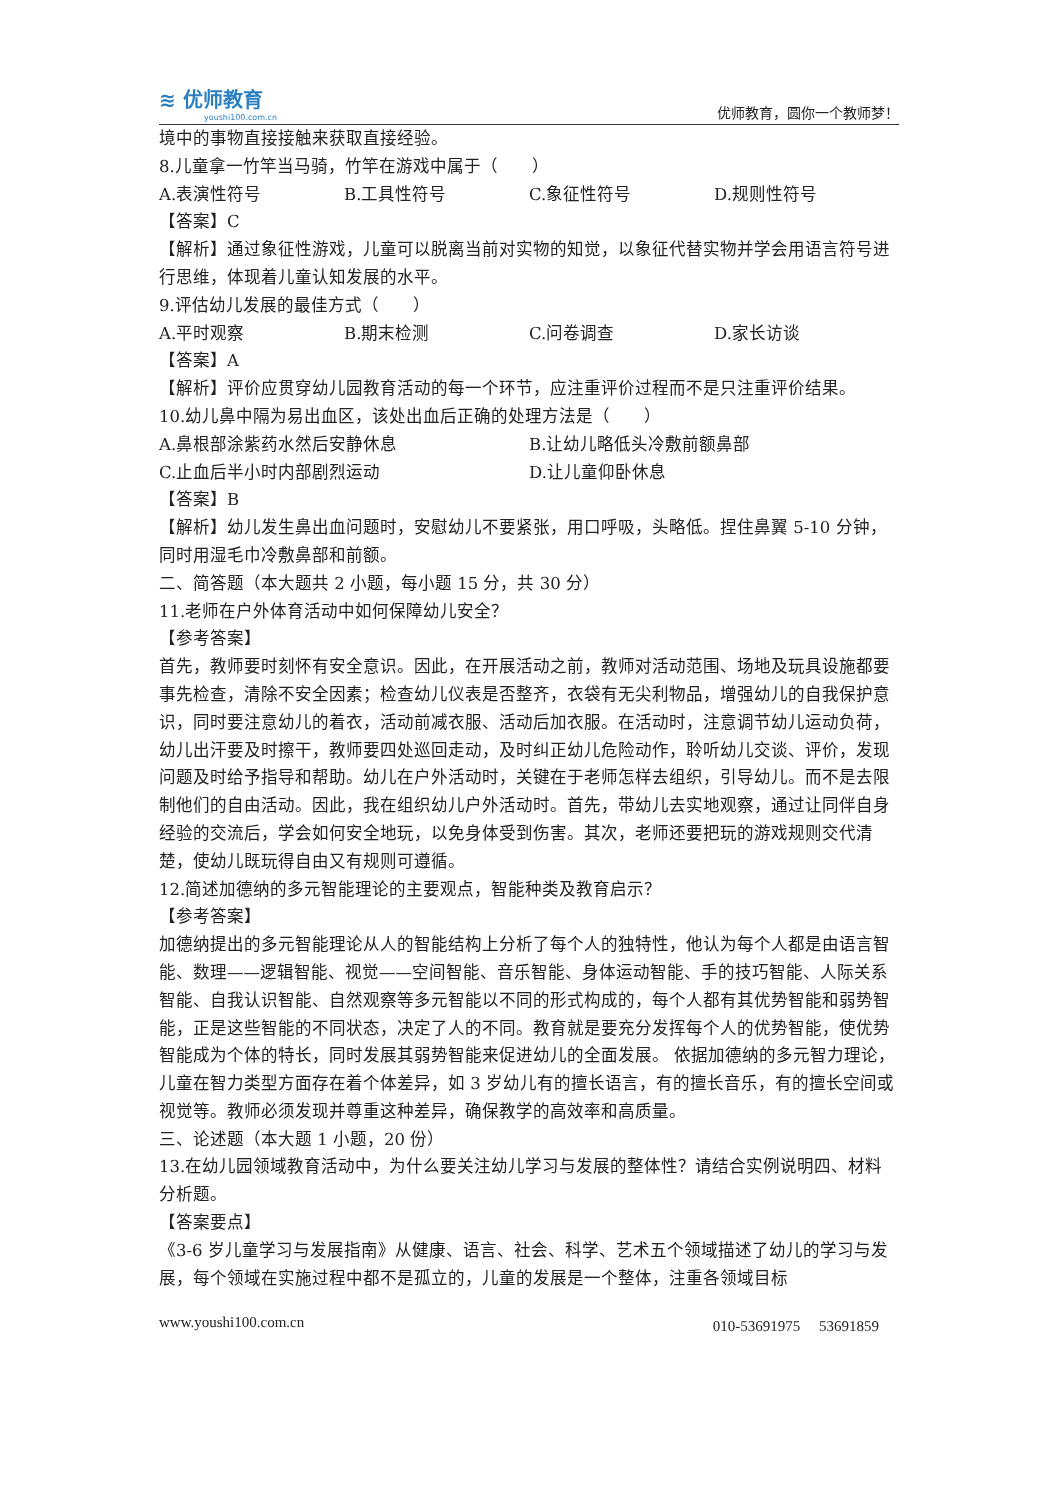≋ 优师教育
youshi100.com.cn
优师教育，圆你一个教师梦！
境中的事物直接接触来获取直接经验。
8.儿童拿一竹竿当马骑，竹竿在游戏中属于（　　）
A.表演性符号 B.工具性符号 C.象征性符号 D.规则性符号
【答案】C
【解析】通过象征性游戏，儿童可以脱离当前对实物的知觉，以象征代替实物并学会用语言符号进行思维，体现着儿童认知发展的水平。
9.评估幼儿发展的最佳方式（　　）
A.平时观察 B.期末检测 C.问卷调查 D.家长访谈
【答案】A
【解析】评价应贯穿幼儿园教育活动的每一个环节，应注重评价过程而不是只注重评价结果。
10.幼儿鼻中隔为易出血区，该处出血后正确的处理方法是（　　）
A.鼻根部涂紫药水然后安静休息 B.让幼儿略低头冷敷前额鼻部
C.止血后半小时内部剧烈运动 D.让儿童仰卧休息
【答案】B
【解析】幼儿发生鼻出血问题时，安慰幼儿不要紧张，用口呼吸，头略低。捏住鼻翼 5-10 分钟，同时用湿毛巾冷敷鼻部和前额。
二、简答题（本大题共 2 小题，每小题 15 分，共 30 分）
11.老师在户外体育活动中如何保障幼儿安全？
【参考答案】
首先，教师要时刻怀有安全意识。因此，在开展活动之前，教师对活动范围、场地及玩具设施都要事先检查，清除不安全因素；检查幼儿仪表是否整齐，衣袋有无尖利物品，增强幼儿的自我保护意识，同时要注意幼儿的着衣，活动前减衣服、活动后加衣服。在活动时，注意调节幼儿运动负荷，幼儿出汗要及时擦干，教师要四处巡回走动，及时纠正幼儿危险动作，聆听幼儿交谈、评价，发现问题及时给予指导和帮助。幼儿在户外活动时，关键在于老师怎样去组织，引导幼儿。而不是去限制他们的自由活动。因此，我在组织幼儿户外活动时。首先，带幼儿去实地观察，通过让同伴自身经验的交流后，学会如何安全地玩，以免身体受到伤害。其次，老师还要把玩的游戏规则交代清楚，使幼儿既玩得自由又有规则可遵循。
12.简述加德纳的多元智能理论的主要观点，智能种类及教育启示？
【参考答案】
加德纳提出的多元智能理论从人的智能结构上分析了每个人的独特性，他认为每个人都是由语言智能、数理——逻辑智能、视觉——空间智能、音乐智能、身体运动智能、手的技巧智能、人际关系智能、自我认识智能、自然观察等多元智能以不同的形式构成的，每个人都有其优势智能和弱势智能，正是这些智能的不同状态，决定了人的不同。教育就是要充分发挥每个人的优势智能，使优势智能成为个体的特长，同时发展其弱势智能来促进幼儿的全面发展。 依据加德纳的多元智力理论，儿童在智力类型方面存在着个体差异，如 3 岁幼儿有的擅长语言，有的擅长音乐，有的擅长空间或视觉等。教师必须发现并尊重这种差异，确保教学的高效率和高质量。
三、论述题（本大题 1 小题，20 份）
13.在幼儿园领域教育活动中，为什么要关注幼儿学习与发展的整体性？请结合实例说明四、材料分析题。
【答案要点】
《3-6 岁儿童学习与发展指南》从健康、语言、社会、科学、艺术五个领域描述了幼儿的学习与发展，每个领域在实施过程中都不是孤立的，儿童的发展是一个整体，注重各领域目标
www.youshi100.com.cn 010-53691975　 53691859